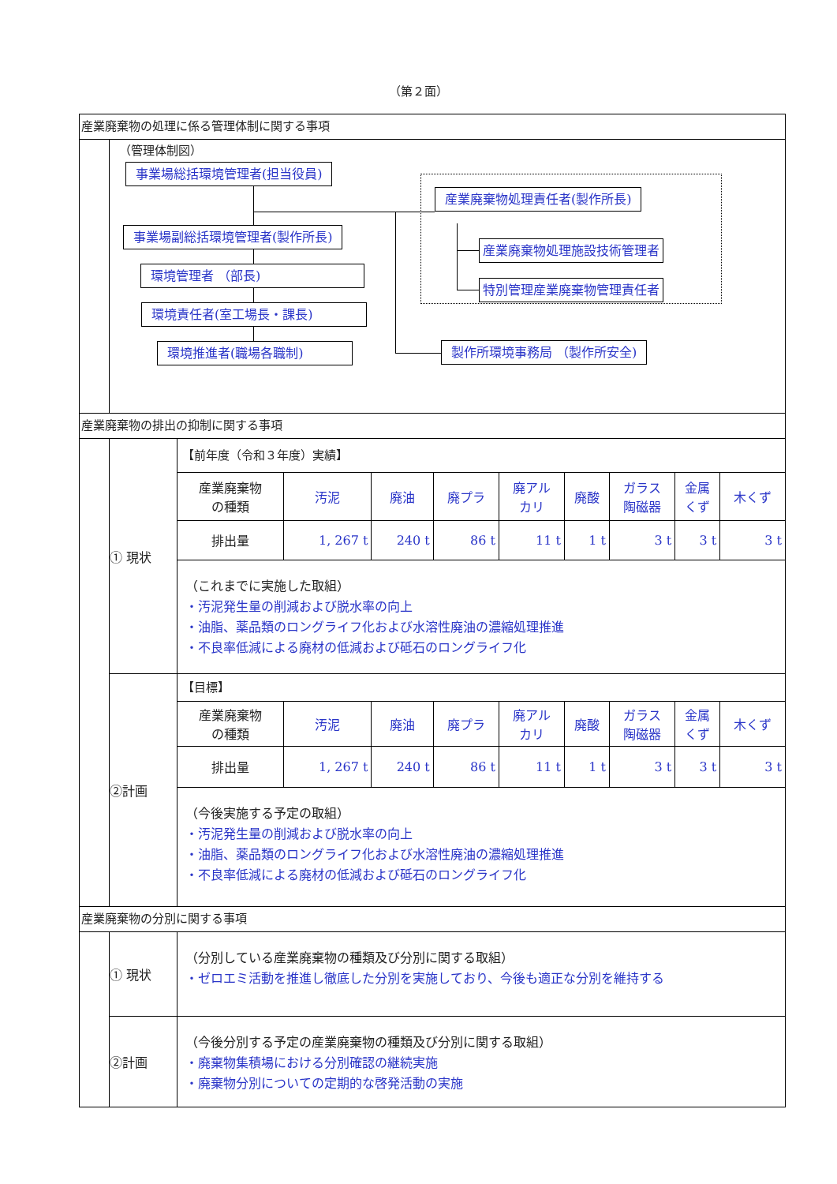（第２面）
産業廃棄物の処理に係る管理体制に関する事項
（管理体制図）
事業場総括環境管理者(担当役員)
事業場副総括環境管理者(製作所長)
環境管理者 （部長)
環境責任者(室工場長・課長)
環境推進者(職場各職制)
産業廃棄物処理責任者(製作所長)
産業廃棄物処理施設技術管理者
特別管理産業廃棄物管理責任者
製作所環境事務局 （製作所安全)
産業廃棄物の排出の抑制に関する事項
① 現状
【前年度（令和３年度）実績】
| 産業廃棄物 の種類 | 汚泥 | 廃油 | 廃プラ | 廃アル カリ | 廃酸 | ガラス 陶磁器 | 金属 くず | 木くず |
| 排出量 | 1, 267 t | 240 t | 86 t | 11 t | 1 t | 3 t | 3 t | 3 t |
（これまでに実施した取組）
・汚泥発生量の削減および脱水率の向上
・油脂、薬品類のロングライフ化および水溶性廃油の濃縮処理推進
・不良率低減による廃材の低減および砥石のロングライフ化
②計画
【目標】
| 産業廃棄物 の種類 | 汚泥 | 廃油 | 廃プラ | 廃アル カリ | 廃酸 | ガラス 陶磁器 | 金属 くず | 木くず |
| 排出量 | 1, 267 t | 240 t | 86 t | 11 t | 1 t | 3 t | 3 t | 3 t |
（今後実施する予定の取組）
・汚泥発生量の削減および脱水率の向上
・油脂、薬品類のロングライフ化および水溶性廃油の濃縮処理推進
・不良率低減による廃材の低減および砥石のロングライフ化
産業廃棄物の分別に関する事項
① 現状
（分別している産業廃棄物の種類及び分別に関する取組）
・ゼロエミ活動を推進し徹底した分別を実施しており、今後も適正な分別を維持する
②計画
（今後分別する予定の産業廃棄物の種類及び分別に関する取組）
・廃棄物集積場における分別確認の継続実施
・廃棄物分別についての定期的な啓発活動の実施